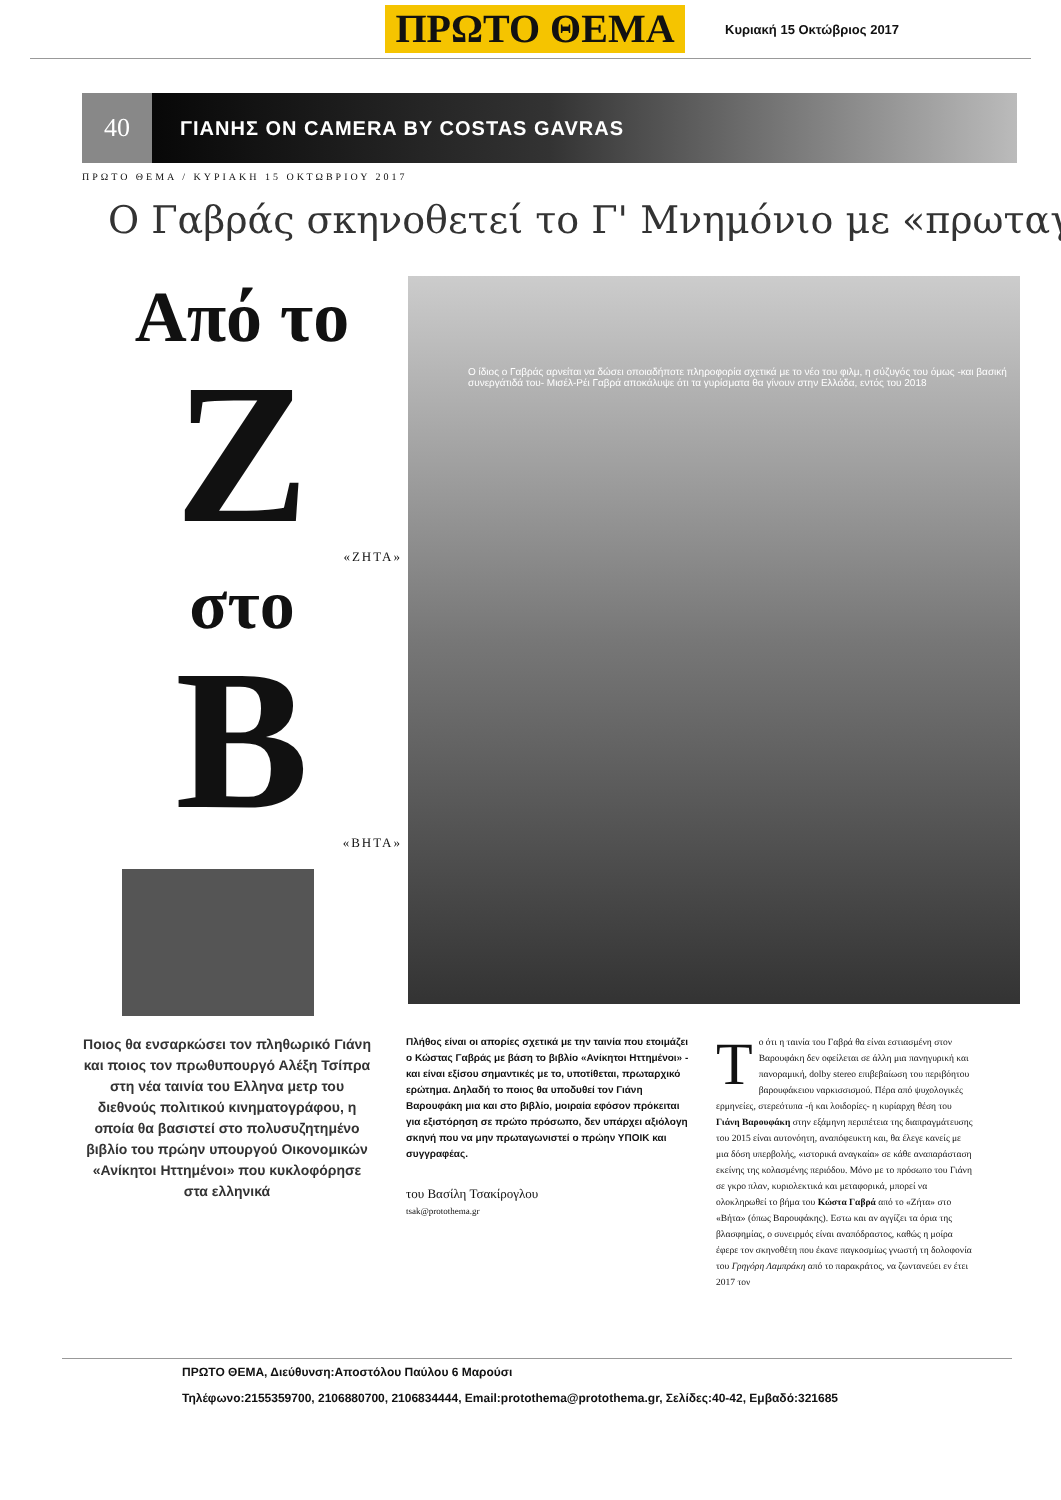ΠΡΩΤΟ ΘΕΜΑ
Κυριακή 15 Οκτώβριος 2017
40
ΓΙΑΝΗΣ ON CAMERA BY COSTAS GAVRAS
ΠΡΩΤΟ ΘΕΜΑ / ΚΥΡΙΑΚΗ 15 ΟΚΤΩΒΡΙΟΥ 2017
Ο Γαβράς σκηνοθετεί το Γ' Μνημόνιο με «πρωταγ
Από το
Z
«ΖΗΤΑ»
στο
B
«ΒΗΤΑ»
Ο ίδιος ο Γαβράς αρνείται να δώσει οποιαδήποτε πληροφορία σχετικά με το νέο του φιλμ, η σύζυγός του όμως -και βασική συνεργάτιδά του- Μισέλ-Ρέι Γαβρά αποκάλυψε ότι τα γυρίσματα θα γίνουν στην Ελλάδα, εντός του 2018
Ποιος θα ενσαρκώσει τον πληθωρικό Γιάνη και ποιος τον πρωθυπουργό Αλέξη Τσίπρα στη νέα ταινία του Ελληνα μετρ του διεθνούς πολιτικού κινηματογράφου, η οποία θα βασιστεί στο πολυσυζητημένο βιβλίο του πρώην υπουργού Οικονομικών «Ανίκητοι Ηττημένοι» που κυκλοφόρησε στα ελληνικά
Πλήθος είναι οι απορίες σχετικά με την ταινία που ετοιμάζει ο Κώστας Γαβράς με βάση το βιβλίο «Ανίκητοι Ηττημένοι» - και είναι εξίσου σημαντικές με το, υποτίθεται, πρωταρχικό ερώτημα. Δηλαδή το ποιος θα υποδυθεί τον Γιάνη Βαρουφάκη μια και στο βιβλίο, μοιραία εφόσον πρόκειται για εξιστόρηση σε πρώτο πρόσωπο, δεν υπάρχει αξιόλογη σκηνή που να μην πρωταγωνιστεί ο πρώην ΥΠΟΙΚ και συγγραφέας.
του Βασίλη Τσακίρογλου
tsak@protothema.gr
Το ότι η ταινία του Γαβρά θα είναι εστιασμένη στον Βαρουφάκη δεν οφείλεται σε άλλη μια πανηγυρική και πανοραμική, dolby stereo επιβεβαίωση του περιβόητου βαρουφάκειου ναρκισσισμού. Πέρα από ψυχολογικές ερμηνείες, στερεότυπα -ή και λοιδορίες- η κυρίαρχη θέση του Γιάνη Βαρουφάκη στην εξάμηνη περιπέτεια της διαπραγμάτευσης του 2015 είναι αυτονόητη, αναπόφευκτη και, θα έλεγε κανείς με μια δόση υπερβολής, «ιστορικά αναγκαία» σε κάθε αναπαράσταση εκείνης της κολασμένης περιόδου. Μόνο με το πρόσωπο του Γιάνη σε γκρο πλαν, κυριολεκτικά και μεταφορικά, μπορεί να ολοκληρωθεί το βήμα του Κώστα Γαβρά από το «Ζήτα» στο «Βήτα» (όπως Βαρουφάκης). Εστω και αν αγγίζει τα όρια της βλασφημίας, ο συνειρμός είναι αναπόδραστος, καθώς η μοίρα έφερε τον σκηνοθέτη που έκανε παγκοσμίως γνωστή τη δολοφονία του Γρηγόρη Λαμπράκη από το παρακράτος, να ζωντανεύει εν έτει 2017 τον
ΠΡΩΤΟ ΘΕΜΑ, Διεύθυνση:Αποστόλου Παύλου 6 Μαρούσι
Τηλέφωνο:2155359700, 2106880700, 2106834444, Email:protothema@protothema.gr, Σελίδες:40-42, Εμβαδό:321685